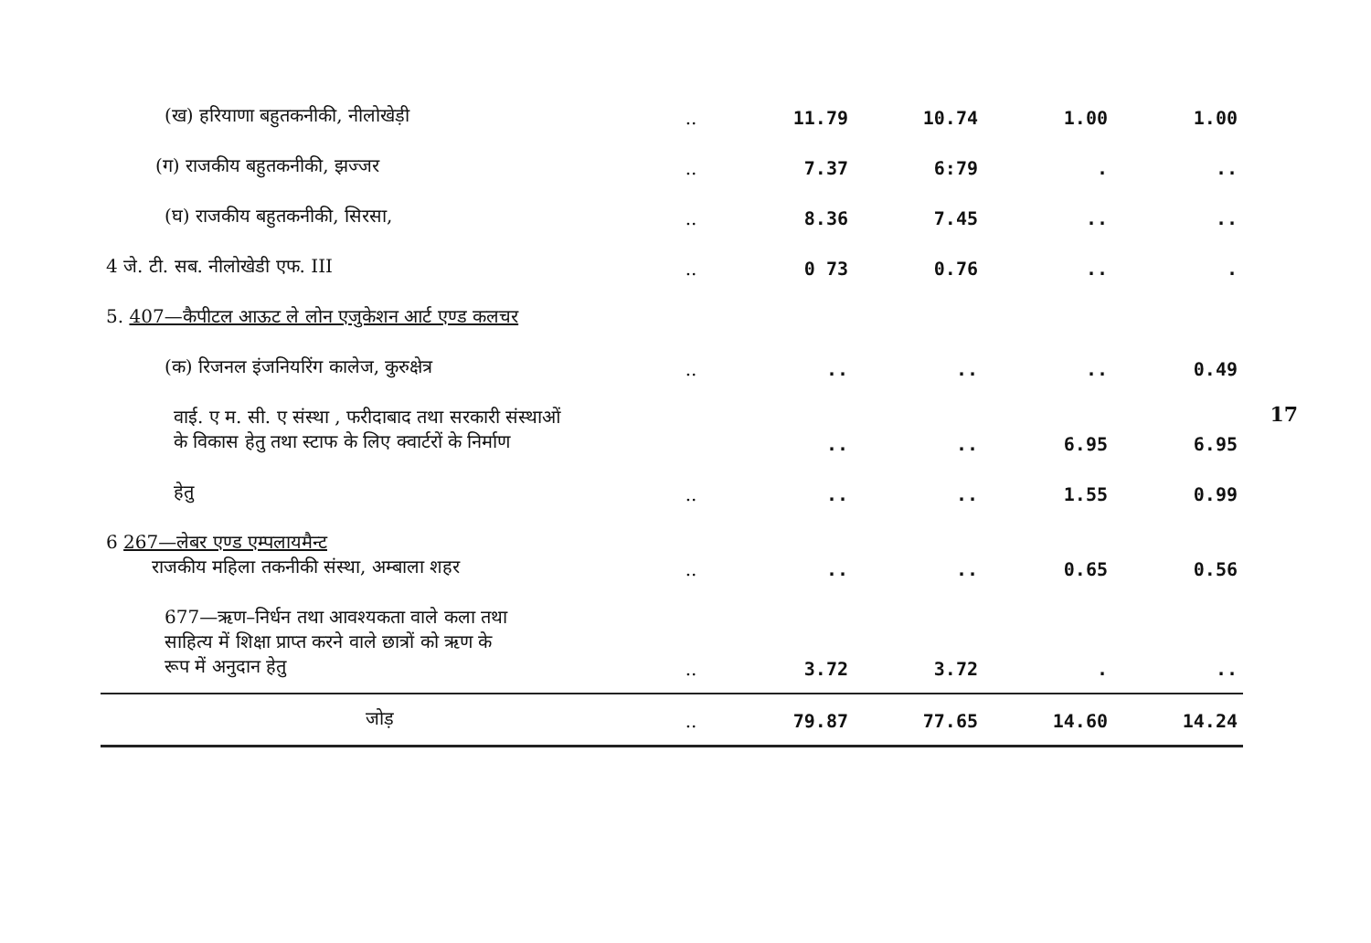| (ख) हरियाणा बहुतकनीकी, नीलोखेड़ी | .. | 11.79 | 10.74 | 1.00 | 1.00 |
| (ग) राजकीय बहुतकनीकी, झज्जर | .. | 7.37 | 6:79 | . | .. |
| (घ) राजकीय बहुतकनीकी, सिरसा, | .. | 8.36 | 7.45 | .. | .. |
| 4 जे. टी. सब. नीलोखेडी एफ. III | .. | 0 73 | 0.76 | .. | . |
| 5. 407—कैपीटल आऊट ले लोन एजुकेशन आर्ट एण्ड कलचर | | | | | |
| (क) रिजनल इंजनियरिंग कालेज, कुरुक्षेत्र | .. | .. | .. | .. | 0.49 |
| वाई. ए म. सी. ए संस्था , फरीदाबाद तथा सरकारी संस्थाओं के विकास हेतु तथा स्टाफ के लिए क्वार्टरों के निर्माण | | .. | .. | 6.95 | 6.95 |
| हेतु | .. | .. | .. | 1.55 | 0.99 |
| 6 267—लेबर एण्ड एम्पलायमैन्ट राजकीय महिला तकनीकी संस्था, अम्बाला शहर | .. | .. | .. | 0.65 | 0.56 |
| 677—ऋण–निर्धन तथा आवश्यकता वाले कला तथा साहित्य में शिक्षा प्राप्त करने वाले छात्रों को ऋण के रूप में अनुदान हेतु | .. | 3.72 | 3.72 | . | .. |
| जोड़ | .. | 79.87 | 77.65 | 14.60 | 14.24 |
17